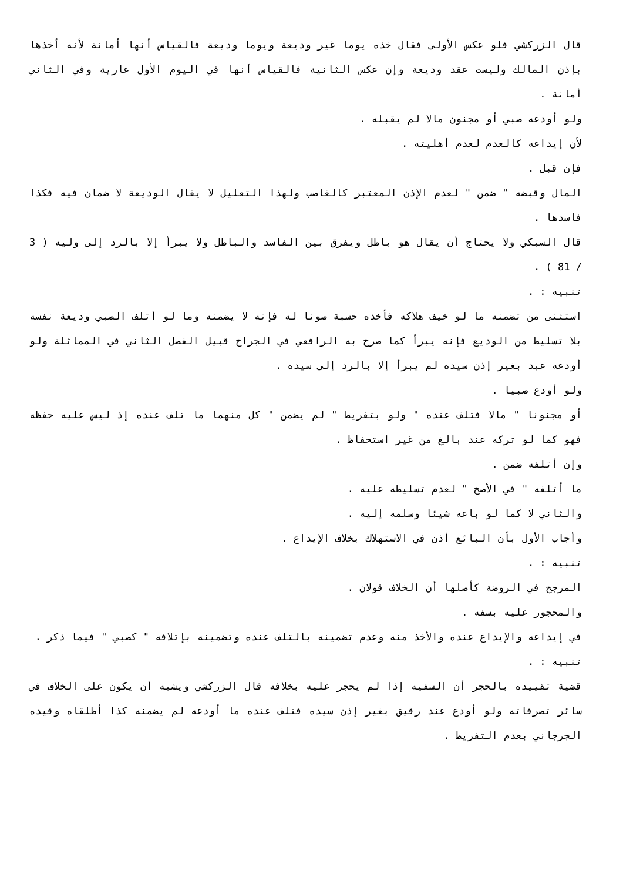قال الزركشي فلو عكس الأولى فقال خذه يوما غير وديعة ويوما وديعة فالقياس أنها أمانة لأنه أخذها بإذن المالك وليست عقد وديعة وإن عكس الثانية فالقياس أنها في اليوم الأول عارية وفي الثاني أمانة .
ولو أودعه صبي أو مجنون مالا لم يقبله .
لأن إيداعه كالعدم لعدم أهليته .
فإن قبل .
المال وقبضه " ضمن " لعدم الإذن المعتبر كالغاصب ولهذا التعليل لا يقال الوديعة لا ضمان فيه فكذا فاسدها .
قال السبكي ولا يحتاج أن يقال هو باطل ويفرق بين الفاسد والباطل ولا يبرأ إلا بالرد إلى وليه ( 3 / 81 ) .
تنبيه : .
استثنى من تضمنه ما لو خيف هلاكه فأخذه حسبة صونا له فإنه لا يضمنه وما لو أتلف الصبي وديعة نفسه بلا تسليط من الوديع فإنه يبرأ كما صرح به الرافعي في الجراح قبيل الفصل الثاني في المماثلة ولو أودعه عبد بغير إذن سيده لم يبرأ إلا بالرد إلى سيده .
ولو أودع صبيا .
أو مجنونا " مالا فتلف عنده " ولو بتفريط " لم يضمن " كل منهما ما تلف عنده إذ ليس عليه حفظه فهو كما لو تركه عند بالغ من غير استحفاظ .
وإن أتلفه ضمن .
ما أتلفه " في الأصح " لعدم تسليطه عليه .
والثاني لا كما لو باعه شيئا وسلمه إليه .
وأجاب الأول بأن البائع أذن في الاستهلاك بخلاف الإيداع .
تنبيه : .
المرجح في الروضة كأصلها أن الخلاف قولان .
والمحجور عليه بسفه .
في إيداعه والإيداع عنده والأخذ منه وعدم تضمينه بالتلف عنده وتضمينه بإتلافه " كصبي " فيما ذكر .
تنبيه : .
قضية تقييده بالحجر أن السفيه إذا لم يحجر عليه بخلافه قال الزركشي ويشبه أن يكون على الخلاف في سائر تصرفاته ولو أودع عند رقيق بغير إذن سيده فتلف عنده ما أودعه لم يضمنه كذا أطلقاه وقيده الجرجاني بعدم التفريط .